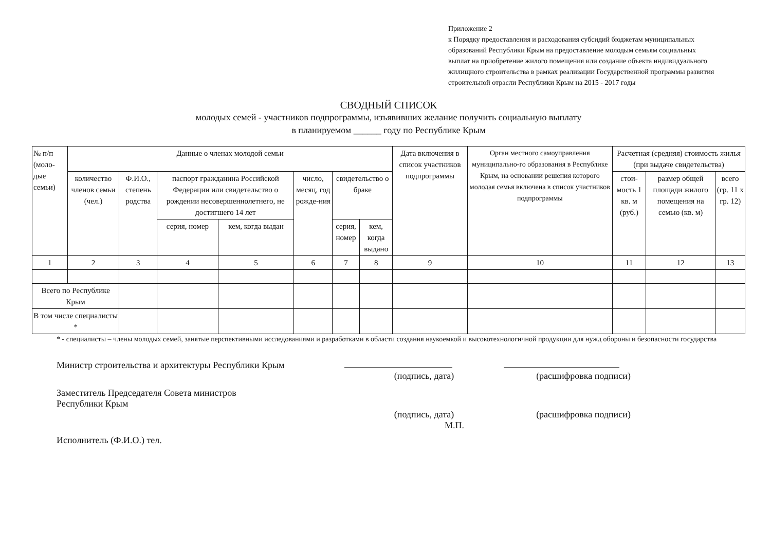Приложение 2
к Порядку предоставления и расходования субсидий бюджетам муниципальных образований Республики Крым на предоставление молодым семьям социальных выплат на приобретение жилого помещения или создание объекта индивидуального жилищного строительства в рамках реализации Государственной программы развития строительной отрасли Республики Крым на 2015 - 2017 годы
СВОДНЫЙ СПИСОК
молодых семей - участников подпрограммы, изъявивших желание получить социальную выплату
в планируемом ______ году по Республике Крым
| № п/п (моло-дые семьи) | Данные о членах молодой семьи | | | | | | | Дата включения в список участников подпрограммы | Орган местного самоуправления муниципально-го образования в Республике Крым, на основании решения которого молодая семья включена в список участников подпрограммы | Расчетная (средняя) стоимость жилья (при выдаче свидетельства) | | |
| --- | --- | --- | --- | --- | --- | --- | --- | --- | --- | --- | --- | --- |
| | количество членов семьи (чел.) | Ф.И.О., степень родства | паспорт гражданина Российской Федерации или свидетельство о рождении несовершеннолетнего, не достигшего 14 лет | | число, месяц, год рожде-ния | свидетельство о браке | | | | стои-мость 1 кв. м (руб.) | размер общей площади жилого помещения на семью (кв. м) | всего (гр. 11 x гр. 12) |
| | | | серия, номер | кем, когда выдан | | серия, номер | кем, когда выдано | | | | | |
| 1 | 2 | 3 | 4 | 5 | 6 | 7 | 8 | 9 | 10 | 11 | 12 | 13 |
| Всего по Республике Крым | | | | | | | | | | | | |
| В том числе специалисты * | | | | | | | | | | | | |
* - специалисты – члены молодых семей, занятые перспективными исследованиями и разработками в области создания наукоемкой и высокотехнологичной продукции для нужд обороны и безопасности государства
Министр строительства и архитектуры Республики Крым
(подпись, дата) (расшифровка подписи)
Заместитель Председателя Совета министров
Республики Крым
(подпись, дата) (расшифровка подписи)
М.П.
Исполнитель (Ф.И.О.) тел.